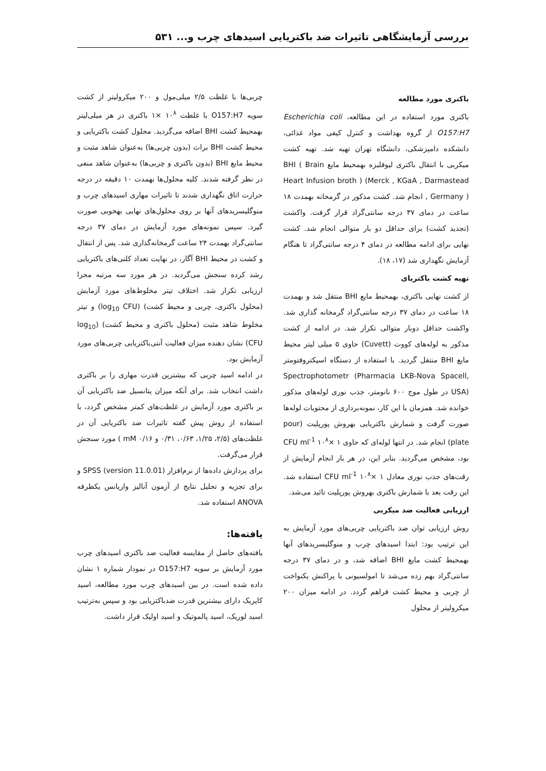بررسی آزمایشگاهی تاثیرات ضد باکتریایی اسیدهای چرب و... ۵۳۱
باکتری مورد مطالعه
باکتری مورد استفاده در این مطالعه، Escherichia coli O157:H7 از گروه بهداشت و کنترل کیفی مواد غذائی، دانشکده دامپزشکی، دانشگاه تهران تهیه شد. تهیه کشت میکربی با انتقال باکتری لیوفلیزه بهمحیط مایع BHI ( Brain Heart Infusion broth ) (Merck , KGaA , Darmastead , Germany ) انجام شد. کشت مذکور در گرمخانه بهمدت ۱۸ ساعت در دمای ۳۷ درجه سانتی‌گراد قرار گرفت. واکشت (تجدید کشت) برای حداقل دو بار متوالی انجام شد. کشت نهایی برای ادامه مطالعه در دمای ۴ درجه سانتی‌گراد تا هنگام آزمایش نگهداری شد (۱۷، ۱۸).
تهیه کشت باکتریای
از کشت نهایی باکتری، بهمحیط مایع BHI منتقل شد و بهمدت ۱۸ ساعت در دمای ۳۷ درجه سانتی‌گراد گرمخانه گذاری شد. واکشت حداقل دوبار متوالی تکرار شد. در ادامه از کشت مذکور به لوله‌های کووت (Cuvett) حاوی ۵ میلی لیتر محیط مایع BHI منتقل گردید. با استفاده از دستگاه اسپکتروفتومتر Spectrophotometr (Pharmacia LKB-Nova Spacell, USA) در طول موج ۶۰۰ نانومتر، جذب نوری لوله‌های مذکور خوانده شد. همزمان با این کار، نمونه‌برداری از محتویات لوله‌ها صورت گرفت و شمارش باکتریایی بهروش پورپلیت (pour plate) انجام شد. در انتها لوله‌ای که حاوی CFU ml<sup>-1</sup> ۱۰<sup>۸</sup>× ۱ بود، مشخص می‌گردید. بنابر این، در هر بار انجام آزمایش از رقت‌های جذب نوری معادل CFU ml<sup>-1</sup> ۱۰<sup>۸</sup>× ۱ استفاده شد. این رقت بعد با شمارش باکتری بهروش پورپلیت تائید می‌شد.
ارزیابی فعالیت ضد میکربی
روش ارزیابی توان ضد باکتریایی چربی‌های مورد آزمایش به این ترتیب بود: ابتدا اسیدهای چرب و منوگلیسریدهای آنها بهمحیط کشت مایع BHI اضافه شد، و در دمای ۳۷ درجه سانتی‌گراد بهم زده می‌شد تا امولسیونی با پراکنش یکنواخت از چربی و محیط کشت فراهم گردد. در ادامه میزان ۲۰۰ میکرولیتر از محلول
چربی‌ها با غلظت ۲/۵ میلی‌مول و ۲۰۰ میکرولیتر از کشت سویه O157:H7 با غلظت ۱۰<sup>۸</sup> ×۱ باکتری در هر میلی‌لیتر بهمحیط کشت BHI اضافه می‌گردید. محلول کشت باکتریایی و محیط کشت BHI براث (بدون چربی‌ها) به‌عنوان شاهد مثبت و محیط مایع BHI (بدون باکتری و چربی‌ها) به‌عنوان شاهد منفی در نظر گرفته شدند. کلیه محلول‌ها بهمدت ۱۰ دقیقه در درجه حرارت اتاق نگهداری شدند تا تاثیرات مهاری اسیدهای چرب و منوگلیسریدهای آنها بر روی محلول‌های نهایی بهخوبی صورت گیرد. سپس نمونه‌های مورد آزمایش در دمای ۳۷ درجه سانتی‌گراد بهمدت ۲۴ ساعت گرمخانه‌گذاری شد. پس از انتقال و کشت در محیط BHI آگار، در نهایت تعداد کلنی‌های باکتریایی رشد کرده سنجش می‌گردید. در هر مورد سه مرتبه مجزا ارزیابی تکرار شد. اختلاف تیتر مخلوط‌های مورد آزمایش (محلول باکتری، چربی و محیط کشت) (log<sub>10</sub> CFU) و تیتر مخلوط شاهد مثبت (محلول باکتری و محیط کشت) (log<sub>10</sub> CFU) نشان دهنده میزان فعالیت آنتی‌باکتریایی چربی‌های مورد آزمایش بود.
در ادامه اسید چربی که بیشترین قدرت مهاری را بر باکتری داشت انتخاب شد. برای آنکه میزان پتانسیل ضد باکتریایی آن بر باکتری مورد آزمایش در غلظت‌های کمتر مشخص گردد، با استفاده از روش پیش گفته تاثیرات ضد باکتریایی آن در غلظت‌های (۲/۵، ۱/۲۵، ۰/۶۳، ۰/۳۱ و ۰/۱۶ mM ) مورد سنجش قرار می‌گرفت.
برای پردازش داده‌ها از نرم‌افزار (version 11.0.01) SPSS و برای تجزیه و تحلیل نتایج از آزمون آنالیز واریانس یکطرفه ANOVA استفاده شد.
یافته‌ها:
یافته‌های حاصل از مقایسه فعالیت ضد باکتری اسیدهای چرب مورد آزمایش بر سویه O157:H7 در نمودار شماره ۱ نشان داده شده است. در بین اسیدهای چرب مورد مطالعه، اسید کاپریک دارای بیشترین قدرت ضدباکتریایی بود و سپس به‌ترتیب اسید لوریک، اسید پالموتیک و اسید اولیک قرار داشت.